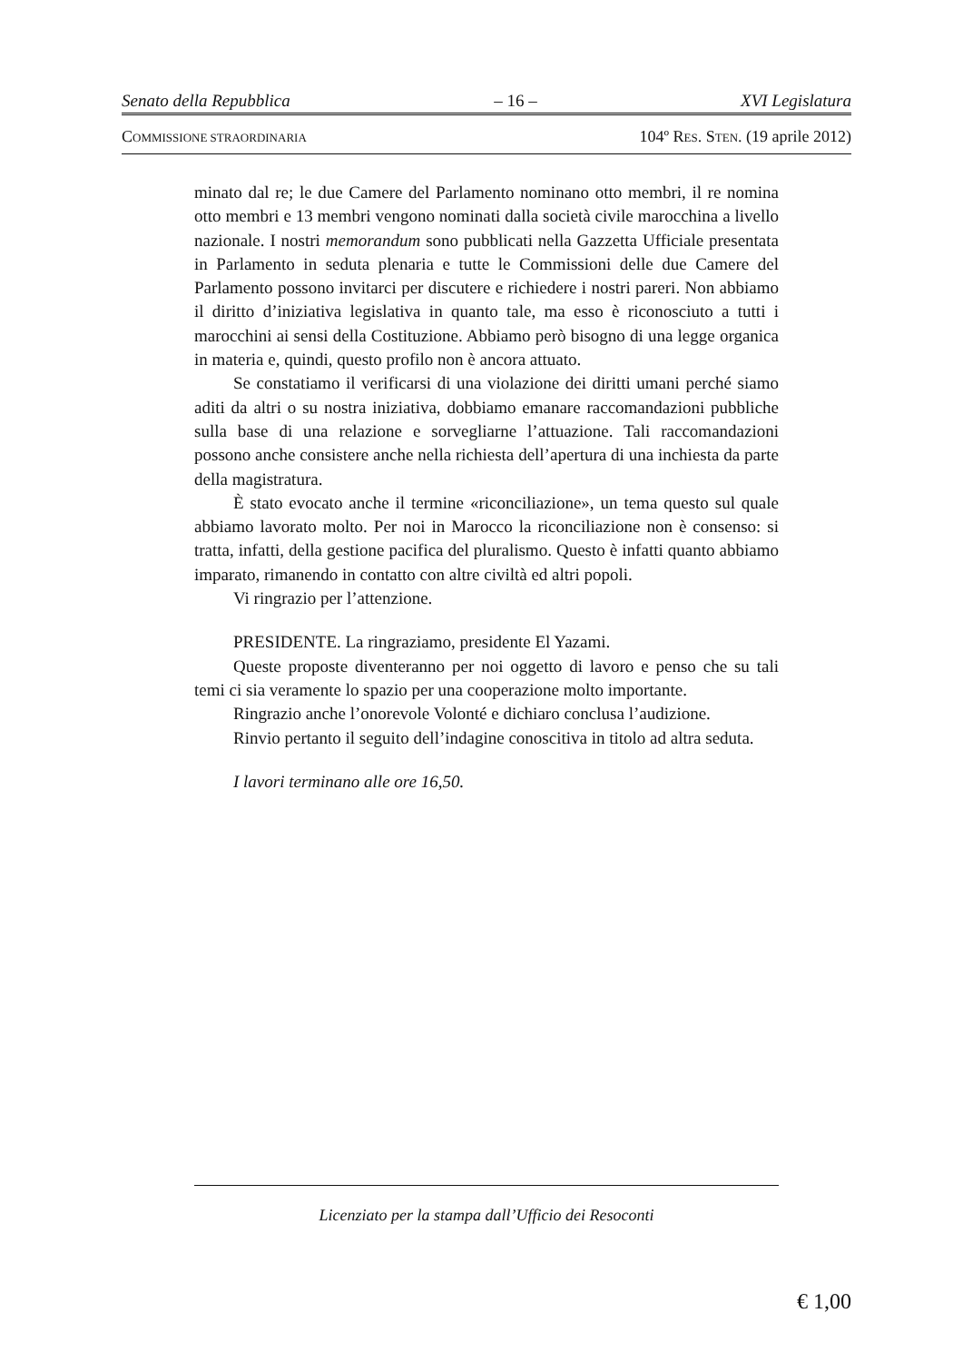Senato della Repubblica – 16 – XVI Legislatura
COMMISSIONE STRAORDINARIA 104º RES. STEN. (19 aprile 2012)
minato dal re; le due Camere del Parlamento nominano otto membri, il re nomina otto membri e 13 membri vengono nominati dalla società civile marocchina a livello nazionale. I nostri memorandum sono pubblicati nella Gazzetta Ufficiale presentata in Parlamento in seduta plenaria e tutte le Commissioni delle due Camere del Parlamento possono invitarci per discutere e richiedere i nostri pareri. Non abbiamo il diritto d’iniziativa legislativa in quanto tale, ma esso è riconosciuto a tutti i marocchini ai sensi della Costituzione. Abbiamo però bisogno di una legge organica in materia e, quindi, questo profilo non è ancora attuato.
Se constatiamo il verificarsi di una violazione dei diritti umani perché siamo aditi da altri o su nostra iniziativa, dobbiamo emanare raccomandazioni pubbliche sulla base di una relazione e sorvegliarne l’attuazione. Tali raccomandazioni possono anche consistere anche nella richiesta dell’apertura di una inchiesta da parte della magistratura.
È stato evocato anche il termine «riconciliazione», un tema questo sul quale abbiamo lavorato molto. Per noi in Marocco la riconciliazione non è consenso: si tratta, infatti, della gestione pacifica del pluralismo. Questo è infatti quanto abbiamo imparato, rimanendo in contatto con altre civiltà ed altri popoli.
Vi ringrazio per l’attenzione.
PRESIDENTE. La ringraziamo, presidente El Yazami.
Queste proposte diventeranno per noi oggetto di lavoro e penso che su tali temi ci sia veramente lo spazio per una cooperazione molto importante.
Ringrazio anche l’onorevole Volonté e dichiaro conclusa l’audizione.
Rinvio pertanto il seguito dell’indagine conoscitiva in titolo ad altra seduta.
I lavori terminano alle ore 16,50.
Licenziato per la stampa dall’Ufficio dei Resoconti
€ 1,00